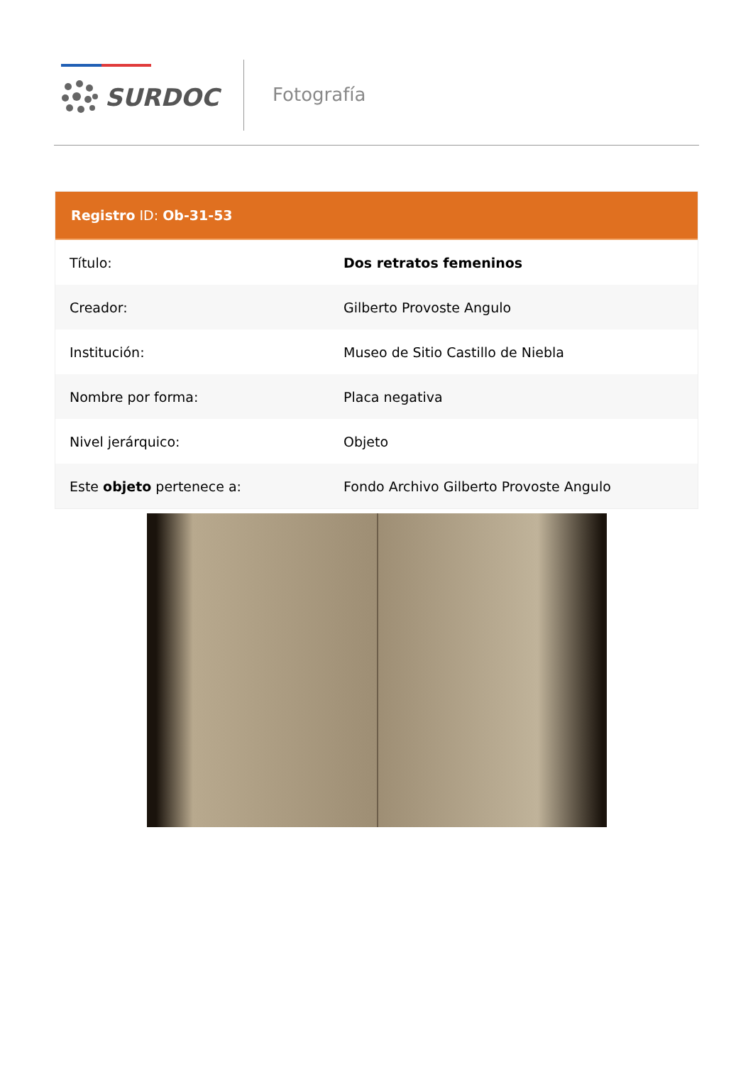SURDOC Fotografía
Registro ID: Ob-31-53
| Título: | Dos retratos femeninos |
| Creador: | Gilberto Provoste Angulo |
| Institución: | Museo de Sitio Castillo de Niebla |
| Nombre por forma: | Placa negativa |
| Nivel jerárquico: | Objeto |
| Este objeto pertenece a: | Fondo Archivo Gilberto Provoste Angulo |